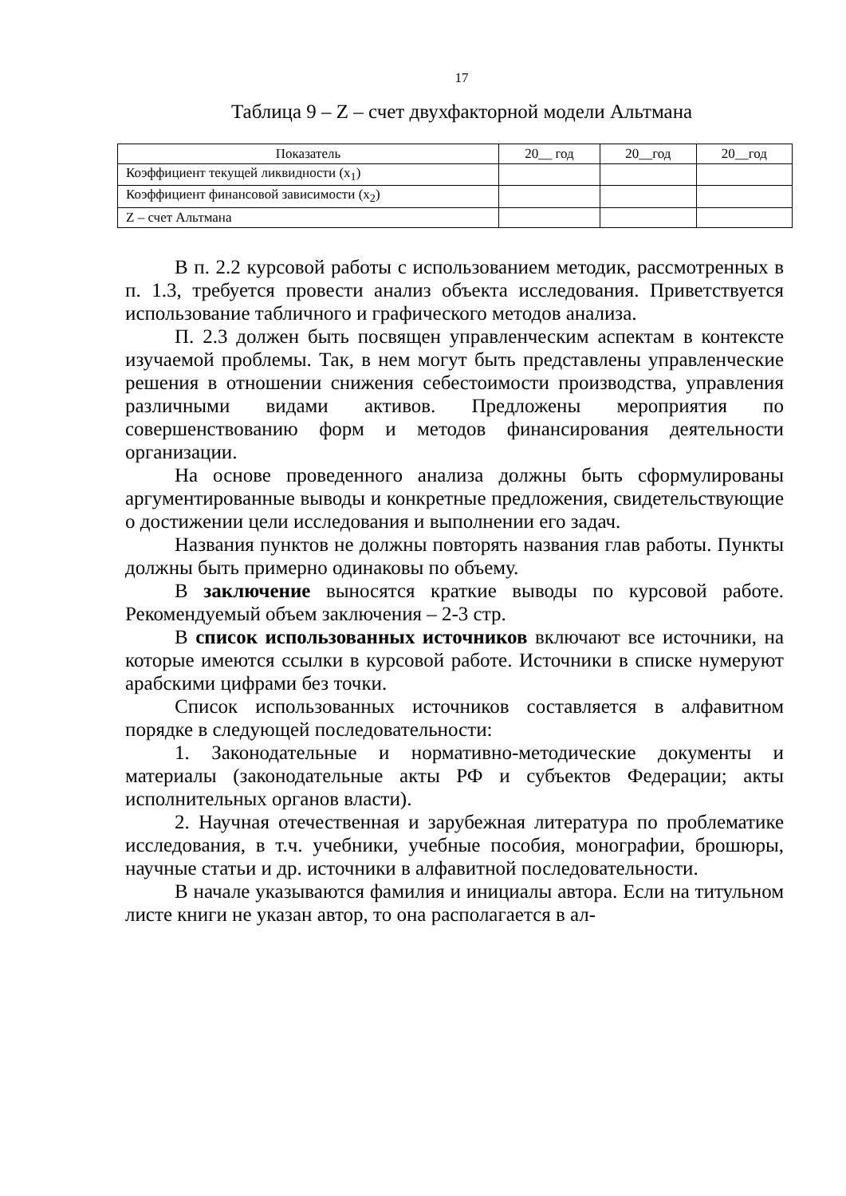17
Таблица 9 – Z – счет двухфакторной модели Альтмана
| Показатель | 20__ год | 20__год | 20__год |
| Коэффициент текущей ликвидности (x<sub>1</sub>) | | | |
| Коэффициент финансовой зависимости (x<sub>2</sub>) | | | |
| Z – счет Альтмана | | | |
В п. 2.2 курсовой работы с использованием методик, рассмотренных в п. 1.3, требуется провести анализ объекта исследования. Приветствуется использование табличного и графического методов анализа.
П. 2.3 должен быть посвящен управленческим аспектам в контексте изучаемой проблемы. Так, в нем могут быть представлены управленческие решения в отношении снижения себестоимости производства, управления различными видами активов. Предложены мероприятия по совершенствованию форм и методов финансирования деятельности организации.
На основе проведенного анализа должны быть сформулированы аргументированные выводы и конкретные предложения, свидетельствующие о достижении цели исследования и выполнении его задач.
Названия пунктов не должны повторять названия глав работы. Пункты должны быть примерно одинаковы по объему.
В заключение выносятся краткие выводы по курсовой работе. Рекомендуемый объем заключения – 2-3 стр.
В список использованных источников включают все источники, на которые имеются ссылки в курсовой работе. Источники в списке нумеруют арабскими цифрами без точки.
Список использованных источников составляется в алфавитном порядке в следующей последовательности:
1. Законодательные и нормативно-методические документы и материалы (законодательные акты РФ и субъектов Федерации; акты исполнительных органов власти).
2. Научная отечественная и зарубежная литература по проблематике исследования, в т.ч. учебники, учебные пособия, монографии, брошюры, научные статьи и др. источники в алфавитной последовательности.
В начале указываются фамилия и инициалы автора. Если на титульном листе книги не указан автор, то она располагается в ал-